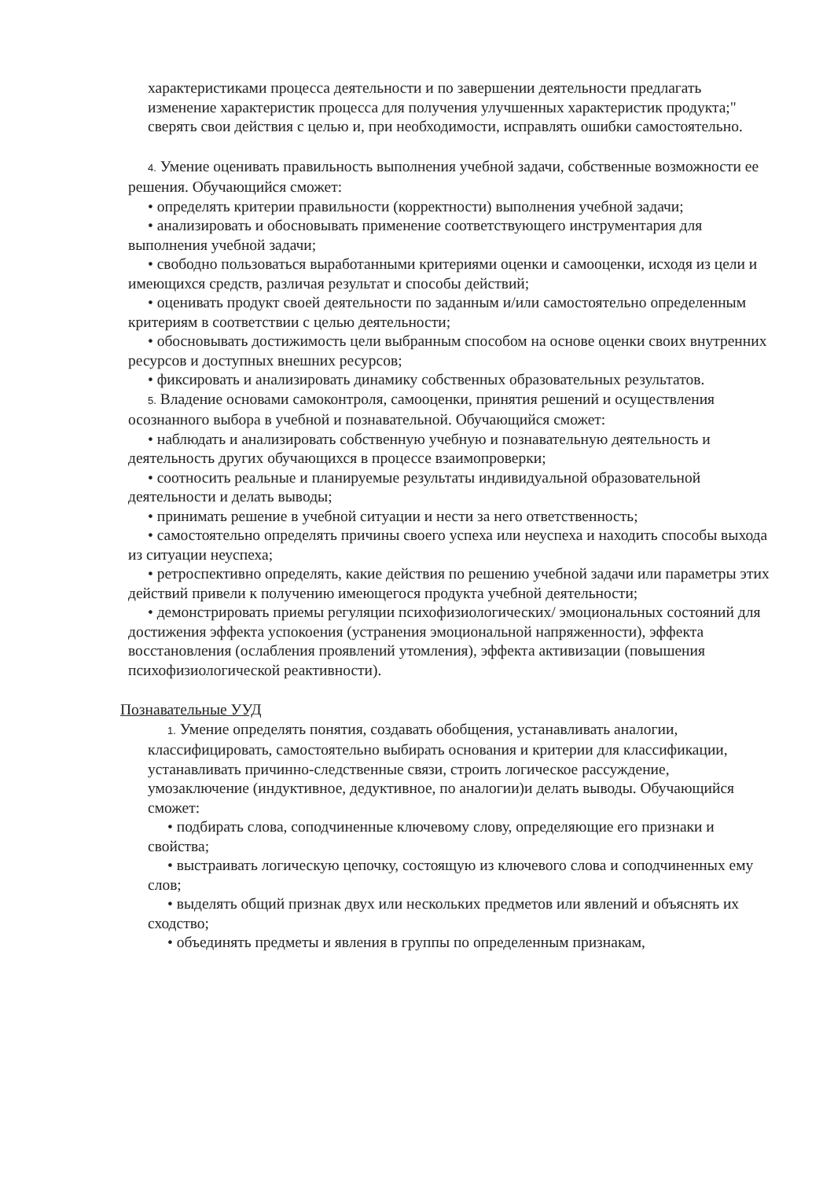характеристиками процесса деятельности и по завершении деятельности предлагать изменение характеристик процесса для получения улучшенных характеристик продукта;" сверять свои действия с целью и, при необходимости, исправлять ошибки самостоятельно.
4. Умение оценивать правильность выполнения учебной задачи, собственные возможности ее решения. Обучающийся сможет:
• определять критерии правильности (корректности) выполнения учебной задачи;
• анализировать и обосновывать применение соответствующего инструментария для выполнения учебной задачи;
• свободно пользоваться выработанными критериями оценки и самооценки, исходя из цели и имеющихся средств, различая результат и способы действий;
• оценивать продукт своей деятельности по заданным и/или самостоятельно определенным критериям в соответствии с целью деятельности;
• обосновывать достижимость цели выбранным способом на основе оценки своих внутренних ресурсов и доступных внешних ресурсов;
• фиксировать и анализировать динамику собственных образовательных результатов.
5. Владение основами самоконтроля, самооценки, принятия решений и осуществления осознанного выбора в учебной и познавательной. Обучающийся сможет:
• наблюдать и анализировать собственную учебную и познавательную деятельность и деятельность других обучающихся в процессе взаимопроверки;
• соотносить реальные и планируемые результаты индивидуальной образовательной деятельности и делать выводы;
• принимать решение в учебной ситуации и нести за него ответственность;
• самостоятельно определять причины своего успеха или неуспеха и находить способы выхода из ситуации неуспеха;
• ретроспективно определять, какие действия по решению учебной задачи или параметры этих действий привели к получению имеющегося продукта учебной деятельности;
• демонстрировать приемы регуляции психофизиологических/ эмоциональных состояний для достижения эффекта успокоения (устранения эмоциональной напряженности), эффекта восстановления (ослабления проявлений утомления), эффекта активизации (повышения психофизиологической реактивности).
Познавательные УУД
1. Умение определять понятия, создавать обобщения, устанавливать аналогии, классифицировать, самостоятельно выбирать основания и критерии для классификации, устанавливать причинно-следственные связи, строить логическое рассуждение, умозаключение (индуктивное, дедуктивное, по аналогии)и делать выводы. Обучающийся сможет:
• подбирать слова, соподчиненные ключевому слову, определяющие его признаки и свойства;
• выстраивать логическую цепочку, состоящую из ключевого слова и соподчиненных ему слов;
• выделять общий признак двух или нескольких предметов или явлений и объяснять их сходство;
• объединять предметы и явления в группы по определенным признакам,